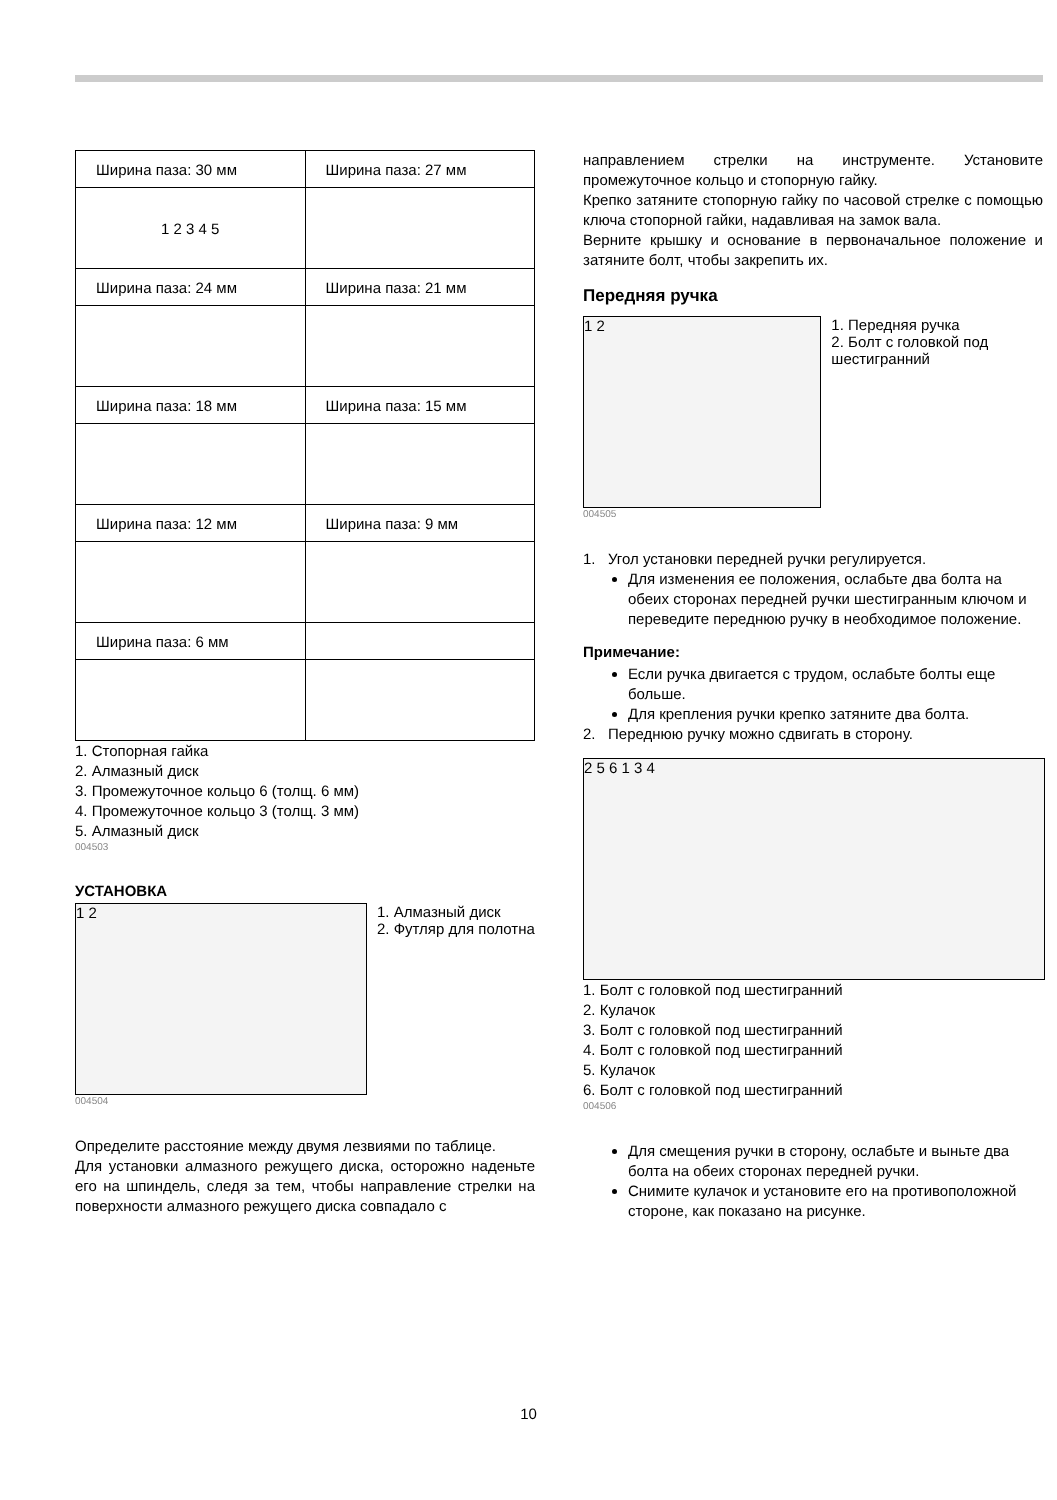| Ширина паза: 30 мм | Ширина паза: 27 мм |
| 1 2 3 4 5 | |
| Ширина паза: 24 мм | Ширина паза: 21 мм |
| Ширина паза: 18 мм | Ширина паза: 15 мм |
| Ширина паза: 12 мм | Ширина паза: 9 мм |
| Ширина паза: 6 мм | |
1. Стопорная гайка
2. Алмазный диск
3. Промежуточное кольцо 6 (толщ. 6 мм)
4. Промежуточное кольцо 3 (толщ. 3 мм)
5. Алмазный диск
004503
УСТАНОВКА
1 2
1. Алмазный диск
2. Футляр для полотна
004504
Определите расстояние между двумя лезвиями по таблице.
Для установки алмазного режущего диска, осторожно наденьте его на шпиндель, следя за тем, чтобы направление стрелки на поверхности алмазного режущего диска совпадало с
направлением стрелки на инструменте. Установите промежуточное кольцо и стопорную гайку.
Крепко затяните стопорную гайку по часовой стрелке с помощью ключа стопорной гайки, надавливая на замок вала.
Верните крышку и основание в первоначальное положение и затяните болт, чтобы закрепить их.
Передняя ручка
1 2
1. Передняя ручка
2. Болт с головкой под шестигранний
004505
1. Угол установки передней ручки регулируется.
Для изменения ее положения, ослабьте два болта на обеих сторонах передней ручки шестигранным ключом и переведите переднюю ручку в необходимое положение.
Примечание:
Если ручка двигается с трудом, ослабьте болты еще больше.
Для крепления ручки крепко затяните два болта.
2. Переднюю ручку можно сдвигать в сторону.
2 5 6 1 3 4
1. Болт с головкой под шестигранний
2. Кулачок
3. Болт с головкой под шестигранний
4. Болт с головкой под шестигранний
5. Кулачок
6. Болт с головкой под шестигранний
004506
Для смещения ручки в сторону, ослабьте и выньте два болта на обеих сторонах передней ручки.
Снимите кулачок и установите его на противоположной стороне, как показано на рисунке.
10